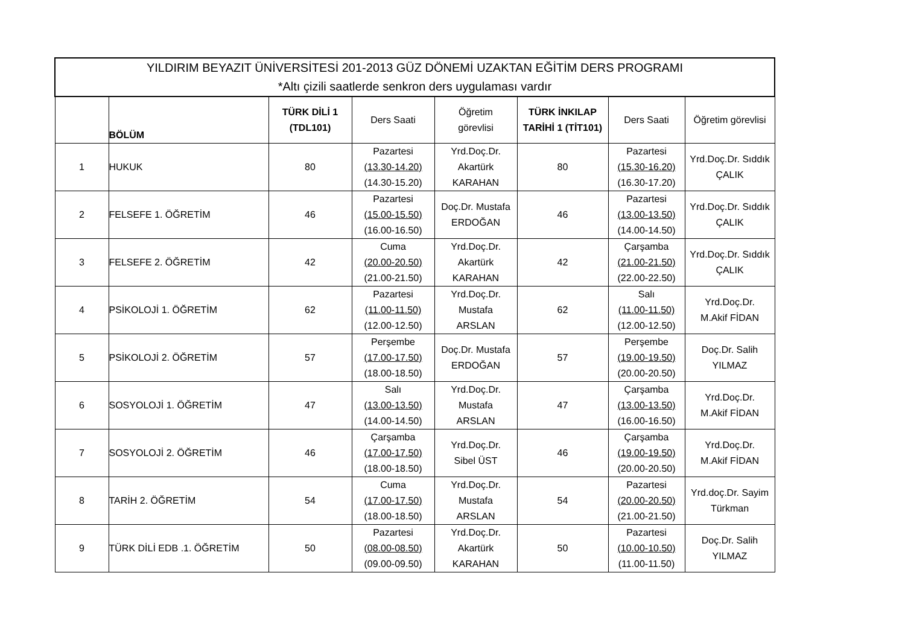| YILDIRIM BEYAZIT ÜNİVERSİTESİ 201-2013 GÜZ DÖNEMİ UZAKTAN EĞİTİM DERS PROGRAMI *Altı çizili saatlerde senkron ders uygulaması vardır | | | | | | | |
| | BÖLÜM | TÜRK DİLİ 1 (TDL101) | Ders Saati | Öğretim görevlisi | TÜRK İNKILAP TARİHİ 1 (TİT101) | Ders Saati | Öğretim görevlisi |
| 1 | HUKUK | 80 | Pazartesi (13.30-14.20) (14.30-15.20) | Yrd.Doç.Dr. Akartürk KARAHAN | 80 | Pazartesi (15.30-16.20) (16.30-17.20) | Yrd.Doç.Dr. Sıddık ÇALIK |
| 2 | FELSEFE 1. ÖĞRETİM | 46 | Pazartesi (15.00-15.50) (16.00-16.50) | Doç.Dr. Mustafa ERDOĞAN | 46 | Pazartesi (13.00-13.50) (14.00-14.50) | Yrd.Doç.Dr. Sıddık ÇALIK |
| 3 | FELSEFE 2. ÖĞRETİM | 42 | Cuma (20.00-20.50) (21.00-21.50) | Yrd.Doç.Dr. Akartürk KARAHAN | 42 | Çarşamba (21.00-21.50) (22.00-22.50) | Yrd.Doç.Dr. Sıddık ÇALIK |
| 4 | PSİKOLOJİ 1. ÖĞRETİM | 62 | Pazartesi (11.00-11.50) (12.00-12.50) | Yrd.Doç.Dr. Mustafa ARSLAN | 62 | Salı (11.00-11.50) (12.00-12.50) | Yrd.Doç.Dr. M.Akif FİDAN |
| 5 | PSİKOLOJİ 2. ÖĞRETİM | 57 | Perşembe (17.00-17.50) (18.00-18.50) | Doç.Dr. Mustafa ERDOĞAN | 57 | Perşembe (19.00-19.50) (20.00-20.50) | Doç.Dr. Salih YILMAZ |
| 6 | SOSYOLOJİ 1. ÖĞRETİM | 47 | Salı (13.00-13.50) (14.00-14.50) | Yrd.Doç.Dr. Mustafa ARSLAN | 47 | Çarşamba (13.00-13.50) (16.00-16.50) | Yrd.Doç.Dr. M.Akif FİDAN |
| 7 | SOSYOLOJİ 2. ÖĞRETİM | 46 | Çarşamba (17.00-17.50) (18.00-18.50) | Yrd.Doç.Dr. Sibel ÜST | 46 | Çarşamba (19.00-19.50) (20.00-20.50) | Yrd.Doç.Dr. M.Akif FİDAN |
| 8 | TARİH 2. ÖĞRETİM | 54 | Cuma (17.00-17.50) (18.00-18.50) | Yrd.Doç.Dr. Mustafa ARSLAN | 54 | Pazartesi (20.00-20.50) (21.00-21.50) | Yrd.doç.Dr. Sayim Türkman |
| 9 | TÜRK DİLİ EDB .1. ÖĞRETİM | 50 | Pazartesi (08.00-08.50) (09.00-09.50) | Yrd.Doç.Dr. Akartürk KARAHAN | 50 | Pazartesi (10.00-10.50) (11.00-11.50) | Doç.Dr. Salih YILMAZ |